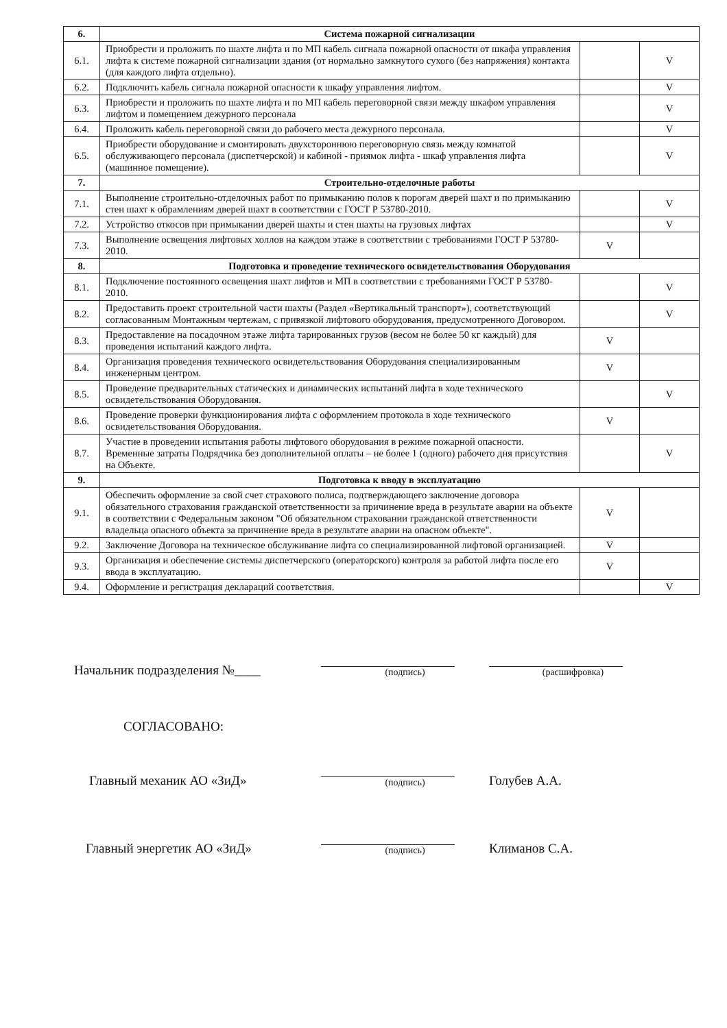| 6. | Система пожарной сигнализации | | |
| --- | --- | --- | --- |
| 6.1. | Приобрести и проложить по шахте лифта и по МП кабель сигнала пожарной опасности от шкафа управления лифта к системе пожарной сигнализации здания (от нормально замкнутого сухого (без напряжения) контакта (для каждого лифта отдельно). | | V |
| 6.2. | Подключить кабель сигнала пожарной опасности к шкафу управления лифтом. | | V |
| 6.3. | Приобрести и проложить по шахте лифта и по МП кабель переговорной связи между шкафом управления лифтом и помещением дежурного персонала | | V |
| 6.4. | Проложить кабель переговорной связи до рабочего места дежурного персонала. | | V |
| 6.5. | Приобрести оборудование и смонтировать двухстороннюю переговорную связь между комнатой обслуживающего персонала (диспетчерской) и кабиной - приямок лифта - шкаф управления лифта (машинное помещение). | | V |
| 7. | Строительно-отделочные работы | | |
| 7.1. | Выполнение строительно-отделочных работ по примыканию полов к порогам дверей шахт и по примыканию стен шахт к обрамлениям дверей шахт в соответствии с ГОСТ Р 53780-2010. | | V |
| 7.2. | Устройство откосов при примыкании дверей шахты и стен шахты на грузовых лифтах | | V |
| 7.3. | Выполнение освещения лифтовых холлов на каждом этаже в соответствии с требованиями ГОСТ Р 53780-2010. | V | |
| 8. | Подготовка и проведение технического освидетельствования Оборудования | | |
| 8.1. | Подключение постоянного освещения шахт лифтов и МП в соответствии с требованиями ГОСТ Р 53780-2010. | | V |
| 8.2. | Предоставить проект строительной части шахты (Раздел «Вертикальный транспорт»), соответствующий согласованным Монтажным чертежам, с привязкой лифтового оборудования, предусмотренного Договором. | | V |
| 8.3. | Предоставление на посадочном этаже лифта тарированных грузов (весом не более 50 кг каждый) для проведения испытаний каждого лифта. | V | |
| 8.4. | Организация проведения технического освидетельствования Оборудования специализированным инженерным центром. | V | |
| 8.5. | Проведение предварительных статических и динамических испытаний лифта в ходе технического освидетельствования Оборудования. | | V |
| 8.6. | Проведение проверки функционирования лифта с оформлением протокола в ходе технического освидетельствования Оборудования. | V | |
| 8.7. | Участие в проведении испытания работы лифтового оборудования в режиме пожарной опасности. Временные затраты Подрядчика без дополнительной оплаты – не более 1 (одного) рабочего дня присутствия на Объекте. | | V |
| 9. | Подготовка к вводу в эксплуатацию | | |
| 9.1. | Обеспечить оформление за свой счет страхового полиса, подтверждающего заключение договора обязательного страхования гражданской ответственности за причинение вреда в результате аварии на объекте в соответствии с Федеральным законом "Об обязательном страховании гражданской ответственности владельца опасного объекта за причинение вреда в результате аварии на опасном объекте". | V | |
| 9.2. | Заключение Договора на техническое обслуживание лифта со специализированной лифтовой организацией. | V | |
| 9.3. | Организация и обеспечение системы диспетчерского (операторского) контроля за работой лифта после его ввода в эксплуатацию. | V | |
| 9.4. | Оформление и регистрация деклараций соответствия. | | V |
Начальник подразделения №____
(подпись)
(расшифровка)
СОГЛАСОВАНО:
Главный механик АО «ЗиД»
(подпись)
Голубев А.А.
Главный энергетик АО «ЗиД»
(подпись)
Климанов С.А.